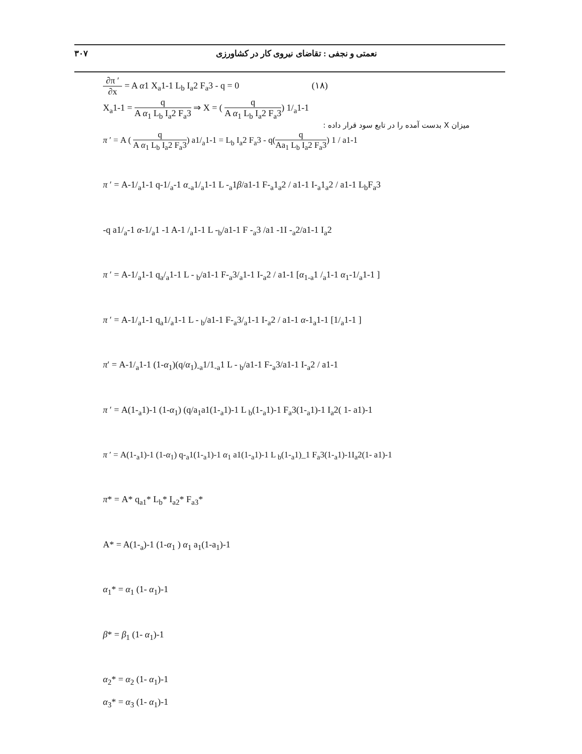۳۰۷ نعمتی و نجفی : تقاضای نیروی کار در کشاورزی
∂π ′ ∂x = A α1 X<sub>a</sub>1-1 L<sub>b</sub> I<sub>a</sub>2 F<sub>a</sub>3 - q = 0 (۱۸)
X<sub>a</sub>1-1 = q A α<sub>1</sub> L<sub>b</sub> I<sub>a</sub>2 F<sub>a</sub>3 ⇒ X = ( q A α<sub>1</sub> L<sub>b</sub> I<sub>a</sub>2 F<sub>a</sub>3) 1/<sub>a</sub>1-1
میزان X بدست آمده را در تابع سود قرار داده :
π ′ = A ( q A α<sub>1</sub> L<sub>b</sub> I<sub>a</sub>2 F<sub>a</sub>3) a1/<sub>a</sub>1-1 = L<sub>b</sub> I<sub>a</sub>2 F<sub>a</sub>3 - q(q Aa<sub>1</sub> L<sub>b</sub> I<sub>a</sub>2 F<sub>a</sub>3) 1 / a1-1
π ′ = A-1/<sub>a</sub>1-1 q-1/<sub>a</sub>-1 α<sub>-a</sub>1/<sub>a</sub>1-1 L -<sub>a</sub>1β/a1-1 F-<sub>a</sub>1<sub>a</sub>2 / a1-1 I-<sub>a</sub>1<sub>a</sub>2 / a1-1 L<sub>b</sub>F<sub>a</sub>3
-q a1/<sub>a</sub>-1 α-1/<sub>a</sub>1 -1 A-1 /<sub>a</sub>1-1 L -<sub>b</sub>/a1-1 F -<sub>a</sub>3 /a1 -1I -<sub>a</sub>2/a1-1 I<sub>a</sub>2
π ′ = A-1/<sub>a</sub>1-1 q<sub>a</sub>/<sub>a</sub>1-1 L - <sub>b</sub>/a1-1 F-<sub>a</sub>3/<sub>a</sub>1-1 I-<sub>a</sub>2 / a1-1 [α<sub>1-a</sub>1 /<sub>a</sub>1-1 α<sub>1</sub>-1/<sub>a</sub>1-1 ]
π ′ = A-1/<sub>a</sub>1-1 q<sub>a</sub>1/<sub>a</sub>1-1 L - <sub>b</sub>/a1-1 F-<sub>a</sub>3/<sub>a</sub>1-1 I-<sub>a</sub>2 / a1-1 α-1<sub>a</sub>1-1 [1/<sub>a</sub>1-1 ]
π′ = A-1/<sub>a</sub>1-1 (1-α<sub>1</sub>)(q/α<sub>1</sub>)<sub>-a</sub>1/1<sub>-a</sub>1 L - <sub>b</sub>/a1-1 F-<sub>a</sub>3/a1-1 I-<sub>a</sub>2 / a1-1
π ′ = A(1-<sub>a</sub>1)-1 (1-α<sub>1</sub>) (q/a<sub>1</sub>a1(1-<sub>a</sub>1)-1 L <sub>b</sub>(1-<sub>a</sub>1)-1 F<sub>a</sub>3(1-<sub>a</sub>1)-1 I<sub>a</sub>2( 1- a1)-1
π ′ = A(1-<sub>a</sub>1)-1 (1-α<sub>1</sub>) q-<sub>a</sub>1(1-<sub>a</sub>1)-1 α<sub>1</sub> a1(1-<sub>a</sub>1)-1 L <sub>b</sub>(1-<sub>a</sub>1)_1 F<sub>a</sub>3(1-<sub>a</sub>1)-1I<sub>a</sub>2(1- a1)-1
π* = A* q<sub>a1</sub>* L<sub>b</sub>* I<sub>a2</sub>* F<sub>a3</sub>*
A* = A(1-<sub>a</sub>)-1 (1-α<sub>1</sub> ) α<sub>1</sub> a<sub>1</sub>(1-a<sub>1</sub>)-1
α<sub>1</sub>* = α<sub>1</sub> (1- α<sub>1</sub>)-1
β* = β<sub>1</sub> (1- α<sub>1</sub>)-1
α<sub>2</sub>* = α<sub>2</sub> (1- α<sub>1</sub>)-1
α<sub>3</sub>* = α<sub>3</sub> (1- α<sub>1</sub>)-1